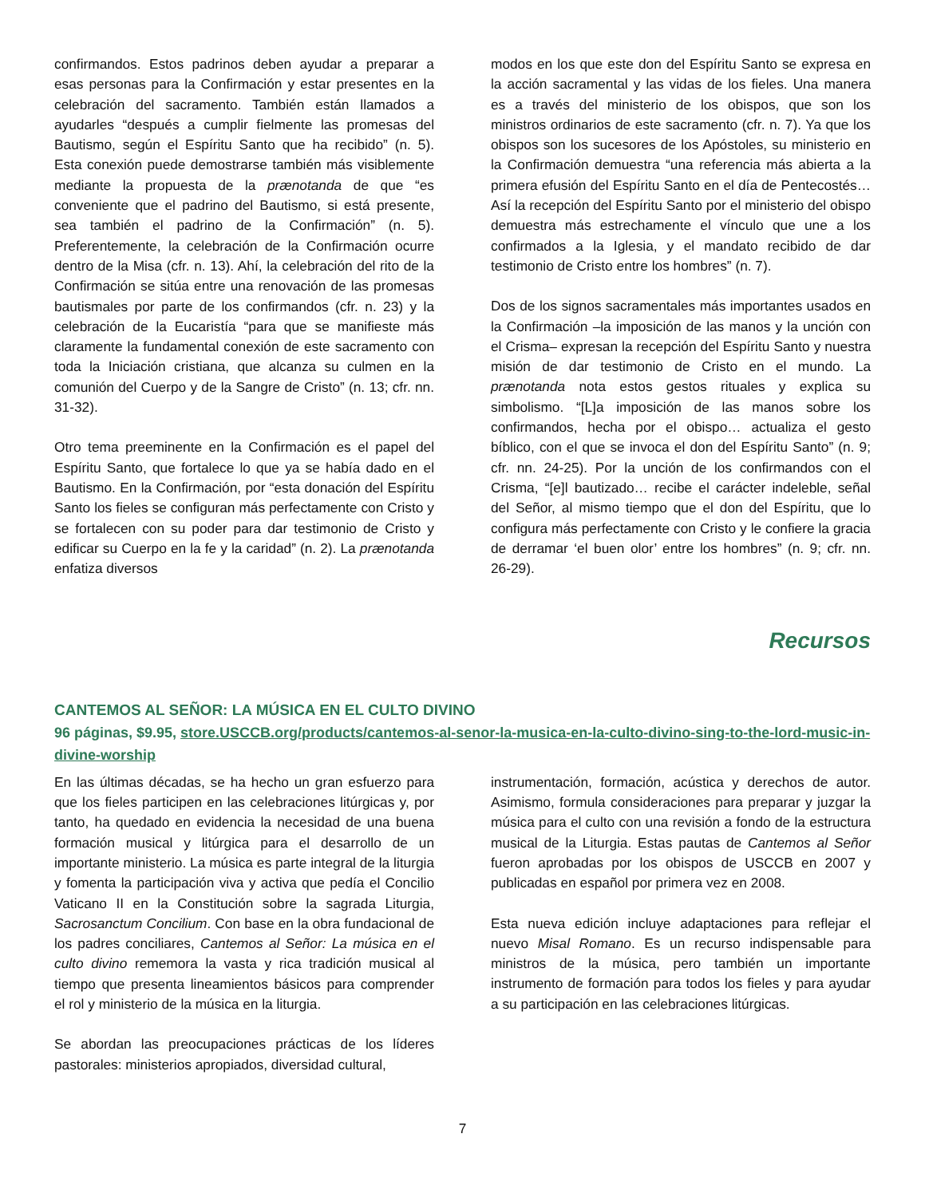confirmandos. Estos padrinos deben ayudar a preparar a esas personas para la Confirmación y estar presentes en la celebración del sacramento. También están llamados a ayudarles “después a cumplir fielmente las promesas del Bautismo, según el Espíritu Santo que ha recibido” (n. 5). Esta conexión puede demostrarse también más visiblemente mediante la propuesta de la prænotanda de que “es conveniente que el padrino del Bautismo, si está presente, sea también el padrino de la Confirmación” (n. 5). Preferentemente, la celebración de la Confirmación ocurre dentro de la Misa (cfr. n. 13). Ahí, la celebración del rito de la Confirmación se sitúa entre una renovación de las promesas bautismales por parte de los confirmandos (cfr. n. 23) y la celebración de la Eucaristía “para que se manifieste más claramente la fundamental conexión de este sacramento con toda la Iniciación cristiana, que alcanza su culmen en la comunión del Cuerpo y de la Sangre de Cristo” (n. 13; cfr. nn. 31-32).
Otro tema preeminente en la Confirmación es el papel del Espíritu Santo, que fortalece lo que ya se había dado en el Bautismo. En la Confirmación, por “esta donación del Espíritu Santo los fieles se configuran más perfectamente con Cristo y se fortalecen con su poder para dar testimonio de Cristo y edificar su Cuerpo en la fe y la caridad” (n. 2). La prænotanda enfatiza diversos
modos en los que este don del Espíritu Santo se expresa en la acción sacramental y las vidas de los fieles. Una manera es a través del ministerio de los obispos, que son los ministros ordinarios de este sacramento (cfr. n. 7). Ya que los obispos son los sucesores de los Apóstoles, su ministerio en la Confirmación demuestra “una referencia más abierta a la primera efusión del Espíritu Santo en el día de Pentecostés… Así la recepción del Espíritu Santo por el ministerio del obispo demuestra más estrechamente el vínculo que une a los confirmados a la Iglesia, y el mandato recibido de dar testimonio de Cristo entre los hombres” (n. 7).
Dos de los signos sacramentales más importantes usados en la Confirmación –la imposición de las manos y la unción con el Crisma– expresan la recepción del Espíritu Santo y nuestra misión de dar testimonio de Cristo en el mundo. La prænotanda nota estos gestos rituales y explica su simbolismo. “[L]a imposición de las manos sobre los confirmandos, hecha por el obispo… actualiza el gesto bíblico, con el que se invoca el don del Espíritu Santo” (n. 9; cfr. nn. 24-25). Por la unción de los confirmandos con el Crisma, “[e]l bautizado… recibe el carácter indeleble, señal del Señor, al mismo tiempo que el don del Espíritu, que lo configura más perfectamente con Cristo y le confiere la gracia de derramar ‘el buen olor’ entre los hombres” (n. 9; cfr. nn. 26-29).
Recursos
CANTEMOS AL SEÑOR: LA MÚSICA EN EL CULTO DIVINO
96 páginas, $9.95, store.USCCB.org/products/cantemos-al-senor-la-musica-en-la-culto-divino-sing-to-the-lord-music-in-divine-worship
En las últimas décadas, se ha hecho un gran esfuerzo para que los fieles participen en las celebraciones litúrgicas y, por tanto, ha quedado en evidencia la necesidad de una buena formación musical y litúrgica para el desarrollo de un importante ministerio. La música es parte integral de la liturgia y fomenta la participación viva y activa que pedía el Concilio Vaticano II en la Constitución sobre la sagrada Liturgia, Sacrosanctum Concilium. Con base en la obra fundacional de los padres conciliares, Cantemos al Señor: La música en el culto divino rememora la vasta y rica tradición musical al tiempo que presenta lineamientos básicos para comprender el rol y ministerio de la música en la liturgia.
Se abordan las preocupaciones prácticas de los líderes pastorales: ministerios apropiados, diversidad cultural,
instrumentación, formación, acústica y derechos de autor. Asimismo, formula consideraciones para preparar y juzgar la música para el culto con una revisión a fondo de la estructura musical de la Liturgia. Estas pautas de Cantemos al Señor fueron aprobadas por los obispos de USCCB en 2007 y publicadas en español por primera vez en 2008.
Esta nueva edición incluye adaptaciones para reflejar el nuevo Misal Romano. Es un recurso indispensable para ministros de la música, pero también un importante instrumento de formación para todos los fieles y para ayudar a su participación en las celebraciones litúrgicas.
7